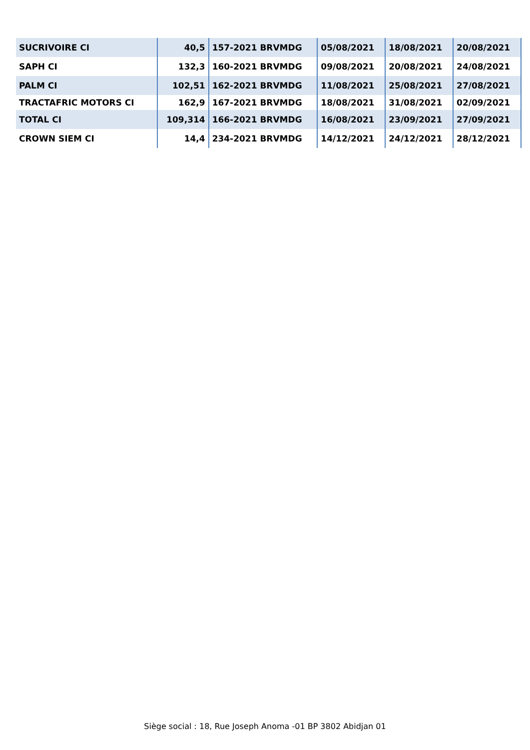| SUCRIVOIRE CI | 40,5 | 157-2021 BRVMDG | 05/08/2021 | 18/08/2021 | 20/08/2021 |
| SAPH CI | 132,3 | 160-2021 BRVMDG | 09/08/2021 | 20/08/2021 | 24/08/2021 |
| PALM CI | 102,51 | 162-2021 BRVMDG | 11/08/2021 | 25/08/2021 | 27/08/2021 |
| TRACTAFRIC MOTORS CI | 162,9 | 167-2021 BRVMDG | 18/08/2021 | 31/08/2021 | 02/09/2021 |
| TOTAL CI | 109,314 | 166-2021 BRVMDG | 16/08/2021 | 23/09/2021 | 27/09/2021 |
| CROWN SIEM CI | 14,4 | 234-2021 BRVMDG | 14/12/2021 | 24/12/2021 | 28/12/2021 |
Siège social : 18, Rue Joseph Anoma -01 BP 3802 Abidjan 01